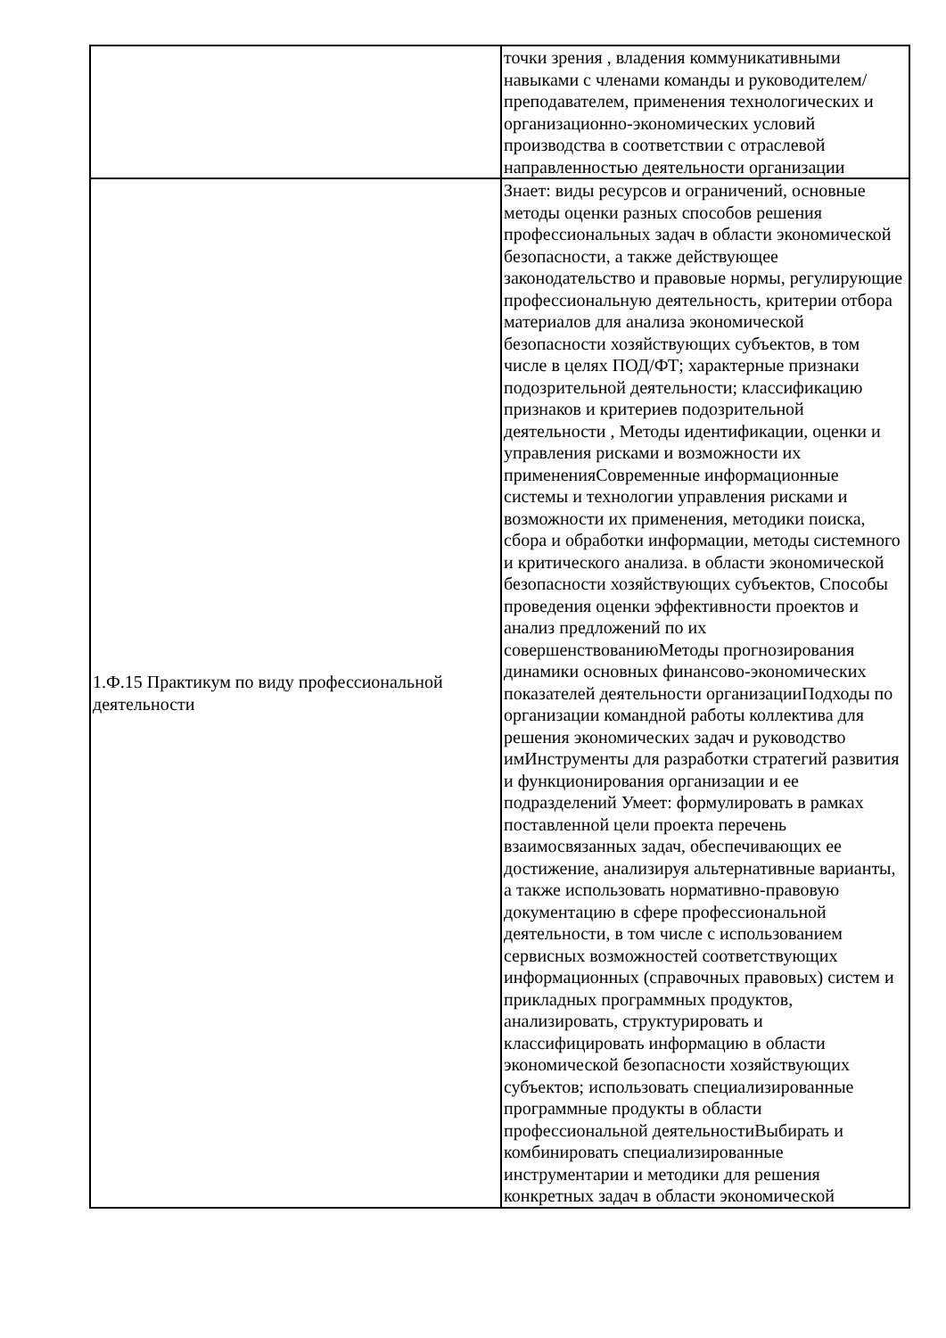| | точки зрения , владения коммуникативными навыками с членами команды и руководителем/преподавателем, применения технологических и организационно-экономических условий производства в соответствии с отраслевой направленностью деятельности организации |
| 1.Ф.15 Практикум по виду профессиональной деятельности | Знает: виды ресурсов и ограничений, основные методы оценки разных способов решения профессиональных задач в области экономической безопасности, а также действующее законодательство и правовые нормы, регулирующие профессиональную деятельность, критерии отбора материалов для анализа экономической безопасности хозяйствующих субъектов, в том числе в целях ПОД/ФТ; характерные признаки подозрительной деятельности; классификацию признаков и критериев подозрительной деятельности , Методы идентификации, оценки и управления рисками и возможности их примененияСовременные информационные системы и технологии управления рисками и возможности их применения, методики поиска, сбора и обработки информации, методы системного и критического анализа. в области экономической безопасности хозяйствующих субъектов, Способы проведения оценки эффективности проектов и анализ предложений по их совершенствованиюМетоды прогнозирования динамики основных финансово-экономических показателей деятельности организацииПодходы по организации командной работы коллектива для решения экономических задач и руководство имИнструменты для разработки стратегий развития и функционирования организации и ее подразделений Умеет: формулировать в рамках поставленной цели проекта перечень взаимосвязанных задач, обеспечивающих ее достижение, анализируя альтернативные варианты, а также использовать нормативно-правовую документацию в сфере профессиональной деятельности, в том числе с использованием сервисных возможностей соответствующих информационных (справочных правовых) систем и прикладных программных продуктов, анализировать, структурировать и классифицировать информацию в области экономической безопасности хозяйствующих субъектов; использовать специализированные программные продукты в области профессиональной деятельностиВыбирать и комбинировать специализированные инструментарии и методики для решения конкретных задач в области экономической |